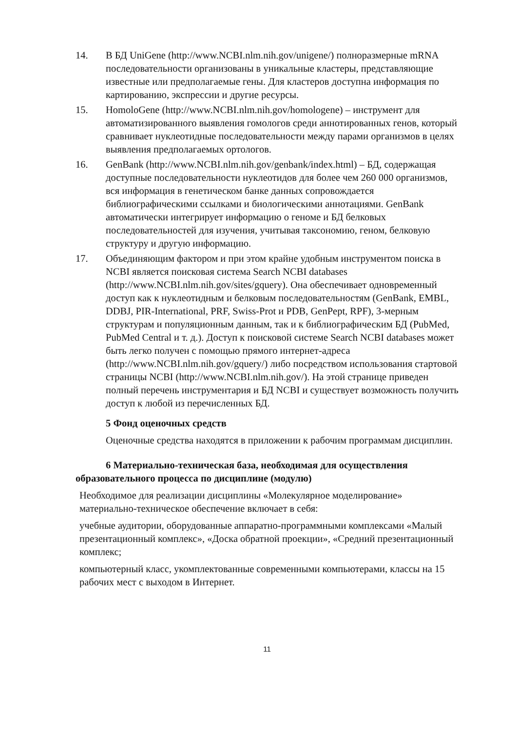14. В БД UniGene (http://www.NCBI.nlm.nih.gov/unigene/) полноразмерные mRNA последовательности организованы в уникальные кластеры, представляющие известные или предполагаемые гены. Для кластеров доступна информация по картированию, экспрессии и другие ресурсы.
15. HomoloGene (http://www.NCBI.nlm.nih.gov/homologene) – инструмент для автоматизированного выявления гомологов среди аннотированных генов, который сравнивает нуклеотидные последовательности между парами организмов в целях выявления предполагаемых ортологов.
16. GenBank (http://www.NCBI.nlm.nih.gov/genbank/index.html) – БД, содержащая доступные последовательности нуклеотидов для более чем 260 000 организмов, вся информация в генетическом банке данных сопровождается библиографическими ссылками и биологическими аннотациями. GenBank автоматически интегрирует информацию о геноме и БД белковых последовательностей для изучения, учитывая таксономию, геном, белковую структуру и другую информацию.
17. Объединяющим фактором и при этом крайне удобным инструментом поиска в NCBI является поисковая система Search NCBI databases (http://www.NCBI.nlm.nih.gov/sites/gquery). Она обеспечивает одновременный доступ как к нуклеотидным и белковым последовательностям (GenBank, EMBL, DDBJ, PIR-International, PRF, Swiss-Prot и PDB, GenPept, RPF), 3-мерным структурам и популяционным данным, так и к библиографическим БД (PubMed, PubMed Central и т. д.). Доступ к поисковой системе Search NCBI databases может быть легко получен с помощью прямого интернет-адреса (http://www.NCBI.nlm.nih.gov/gquery/) либо посредством использования стартовой страницы NCBI (http://www.NCBI.nlm.nih.gov/). На этой странице приведен полный перечень инструментария и БД NCBI и существует возможность получить доступ к любой из перечисленных БД.
5 Фонд оценочных средств
Оценочные средства находятся в приложении к рабочим программам дисциплин.
6 Материально-техническая база, необходимая для осуществления образовательного процесса по дисциплине (модулю)
Необходимое для реализации дисциплины «Молекулярное моделирование» материально-техническое обеспечение включает в себя:
учебные аудитории, оборудованные аппаратно-программными комплексами «Малый презентационный комплекс», «Доска обратной проекции», «Средний презентационный комплекс;
компьютерный класс, укомплектованные современными компьютерами, классы на 15 рабочих мест с выходом в Интернет.
11